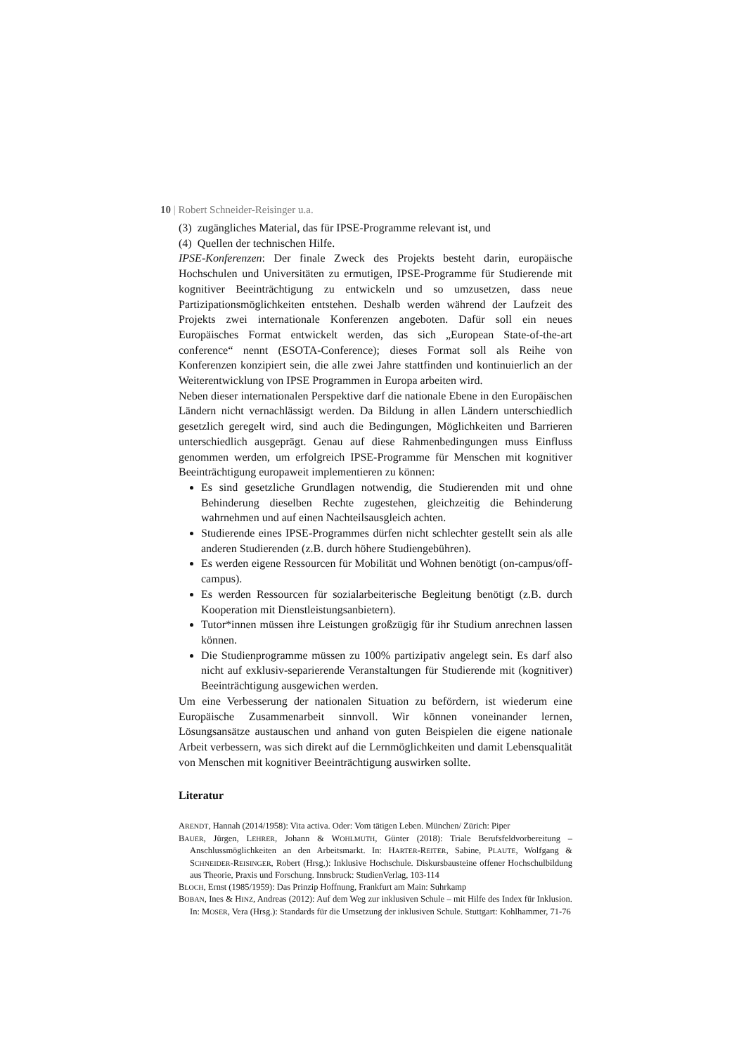10 | Robert Schneider-Reisinger u.a.
(3) zugängliches Material, das für IPSE-Programme relevant ist, und
(4) Quellen der technischen Hilfe.
IPSE-Konferenzen: Der finale Zweck des Projekts besteht darin, europäische Hochschulen und Universitäten zu ermutigen, IPSE-Programme für Studierende mit kognitiver Beeinträchtigung zu entwickeln und so umzusetzen, dass neue Partizipationsmöglichkeiten entstehen. Deshalb werden während der Laufzeit des Projekts zwei internationale Konferenzen angeboten. Dafür soll ein neues Europäisches Format entwickelt werden, das sich „European State-of-the-art conference“ nennt (ESOTA-Conference); dieses Format soll als Reihe von Konferenzen konzipiert sein, die alle zwei Jahre stattfinden und kontinuierlich an der Weiterentwicklung von IPSE Programmen in Europa arbeiten wird.
Neben dieser internationalen Perspektive darf die nationale Ebene in den Europäischen Ländern nicht vernachlässigt werden. Da Bildung in allen Ländern unterschiedlich gesetzlich geregelt wird, sind auch die Bedingungen, Möglichkeiten und Barrieren unterschiedlich ausgeprägt. Genau auf diese Rahmenbedingungen muss Einfluss genommen werden, um erfolgreich IPSE-Programme für Menschen mit kognitiver Beeinträchtigung europaweit implementieren zu können:
Es sind gesetzliche Grundlagen notwendig, die Studierenden mit und ohne Behinderung dieselben Rechte zugestehen, gleichzeitig die Behinderung wahrnehmen und auf einen Nachteilsausgleich achten.
Studierende eines IPSE-Programmes dürfen nicht schlechter gestellt sein als alle anderen Studierenden (z.B. durch höhere Studiengebühren).
Es werden eigene Ressourcen für Mobilität und Wohnen benötigt (on-campus/off-campus).
Es werden Ressourcen für sozialarbeiterische Begleitung benötigt (z.B. durch Kooperation mit Dienstleistungsanbietern).
Tutor*innen müssen ihre Leistungen großzügig für ihr Studium anrechnen lassen können.
Die Studienprogramme müssen zu 100% partizipativ angelegt sein. Es darf also nicht auf exklusiv-separierende Veranstaltungen für Studierende mit (kognitiver) Beeinträchtigung ausgewichen werden.
Um eine Verbesserung der nationalen Situation zu befördern, ist wiederum eine Europäische Zusammenarbeit sinnvoll. Wir können voneinander lernen, Lösungsansätze austauschen und anhand von guten Beispielen die eigene nationale Arbeit verbessern, was sich direkt auf die Lernmöglichkeiten und damit Lebensqualität von Menschen mit kognitiver Beeinträchtigung auswirken sollte.
Literatur
ARENDT, Hannah (2014/1958): Vita activa. Oder: Vom tätigen Leben. München/ Zürich: Piper
BAUER, Jürgen, LEHRER, Johann & WOHLMUTH, Günter (2018): Triale Berufsfeldvorbereitung – Anschlussmöglichkeiten an den Arbeitsmarkt. In: HARTER-REITER, Sabine, PLAUTE, Wolfgang & SCHNEIDER-REISINGER, Robert (Hrsg.): Inklusive Hochschule. Diskursbausteine offener Hochschulbildung aus Theorie, Praxis und Forschung. Innsbruck: StudienVerlag, 103-114
BLOCH, Ernst (1985/1959): Das Prinzip Hoffnung, Frankfurt am Main: Suhrkamp
BOBAN, Ines & HINZ, Andreas (2012): Auf dem Weg zur inklusiven Schule – mit Hilfe des Index für Inklusion. In: MOSER, Vera (Hrsg.): Standards für die Umsetzung der inklusiven Schule. Stuttgart: Kohlhammer, 71-76